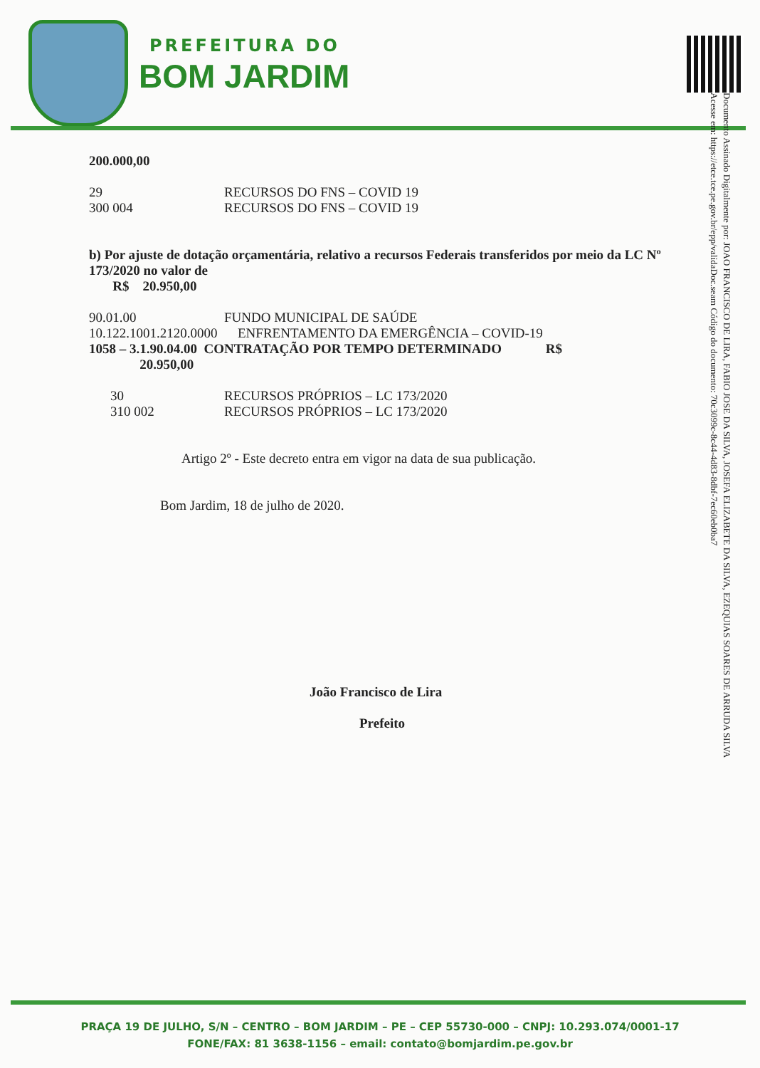PREFEITURA DO
BOM JARDIM
Documento Assinado Digitalmente por: JOAO FRANCISCO DE LIRA, FABIO JOSE DA SILVA, JOSEFA ELIZABETE DA SILVA, EZEQUIAS SOARES DE ARRUDA SILVA
Acesse em: https://etce.tce.pe.gov.br/epp/validaDoc.seam Código do documento: 70c3099c-8c44-4d83-8dbf-7ec60eb0ba7
200.000,00
29 RECURSOS DO FNS – COVID 19
300 004 RECURSOS DO FNS – COVID 19
b) Por ajuste de dotação orçamentária, relativo a recursos Federais transferidos por meio da LC Nº 173/2020 no valor de
R$ 20.950,00
90.01.00 FUNDO MUNICIPAL DE SAÚDE
10.122.1001.2120.0000 ENFRENTAMENTO DA EMERGÊNCIA – COVID-19
1058 – 3.1.90.04.00 CONTRATAÇÃO POR TEMPO DETERMINADO R$
20.950,00
30 RECURSOS PRÓPRIOS – LC 173/2020
310 002 RECURSOS PRÓPRIOS – LC 173/2020
Artigo 2º - Este decreto entra em vigor na data de sua publicação.
Bom Jardim, 18 de julho de 2020.
João Francisco de Lira
Prefeito
PRAÇA 19 DE JULHO, S/N – CENTRO – BOM JARDIM – PE – CEP 55730-000 – CNPJ: 10.293.074/0001-17
FONE/FAX: 81 3638-1156 – email: contato@bomjardim.pe.gov.br